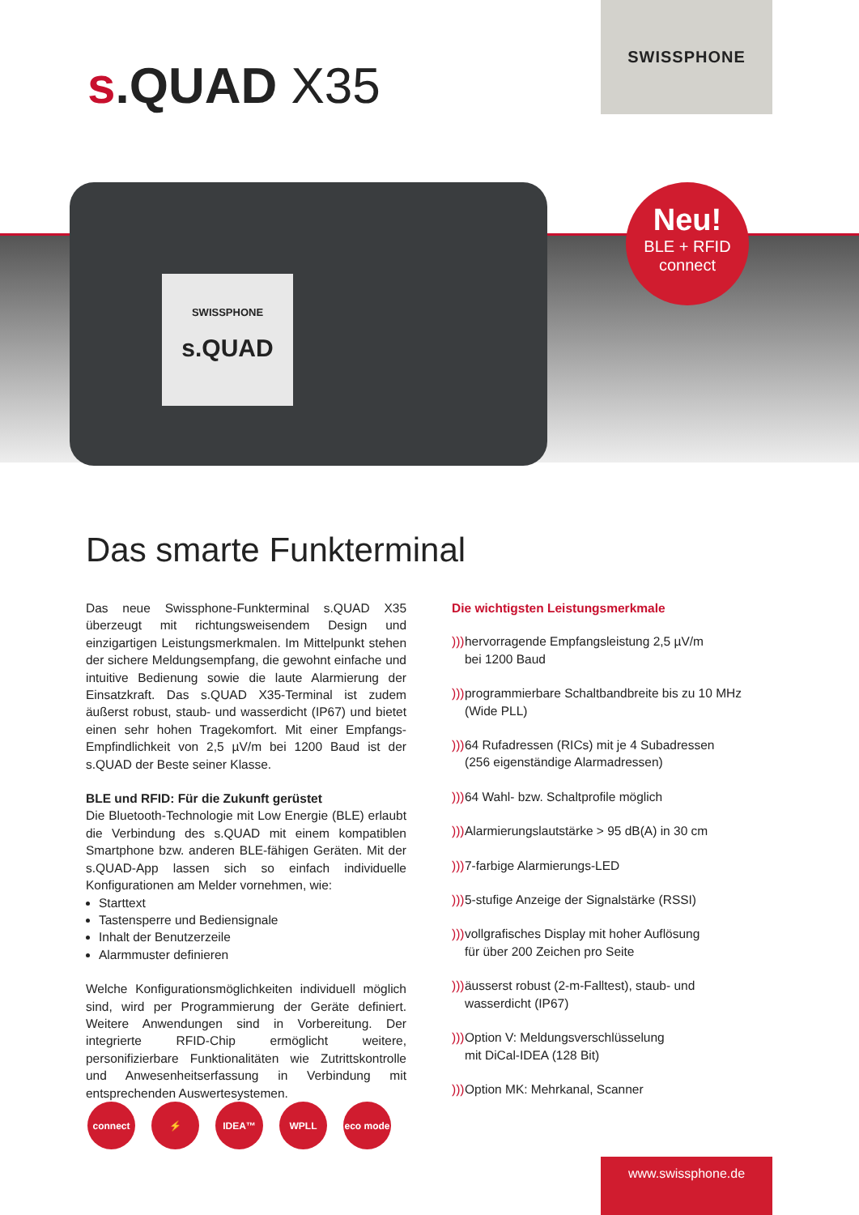s.QUAD X35
SWISSPHONE
SWISSPHONE
s.QUAD
Neu!
BLE + RFID
connect
Das smarte Funkterminal
Das neue Swissphone-Funkterminal s.QUAD X35 überzeugt mit richtungsweisendem Design und einzigartigen Leistungsmerkmalen. Im Mittelpunkt stehen der sichere Meldungsempfang, die gewohnt einfache und intuitive Bedienung sowie die laute Alarmierung der Einsatzkraft. Das s.QUAD X35-Terminal ist zudem äußerst robust, staub- und wasserdicht (IP67) und bietet einen sehr hohen Tragekomfort. Mit einer Empfangs-Empfindlichkeit von 2,5 µV/m bei 1200 Baud ist der s.QUAD der Beste seiner Klasse.
BLE und RFID: Für die Zukunft gerüstet
Die Bluetooth-Technologie mit Low Energie (BLE) erlaubt die Verbindung des s.QUAD mit einem kompatiblen Smartphone bzw. anderen BLE-fähigen Geräten. Mit der s.QUAD-App lassen sich so einfach individuelle Konfigurationen am Melder vornehmen, wie:
Starttext
Tastensperre und Bediensignale
Inhalt der Benutzerzeile
Alarmmuster definieren
Welche Konfigurationsmöglichkeiten individuell möglich sind, wird per Programmierung der Geräte definiert. Weitere Anwendungen sind in Vorbereitung. Der integrierte RFID-Chip ermöglicht weitere, personifizierbare Funktionalitäten wie Zutrittskontrolle und Anwesenheitserfassung in Verbindung mit entsprechenden Auswertesystemen.
Die wichtigsten Leistungsmerkmale
))) hervorragende Empfangsleistung 2,5 µV/m
bei 1200 Baud
))) programmierbare Schaltbandbreite bis zu 10 MHz
(Wide PLL)
))) 64 Rufadressen (RICs) mit je 4 Subadressen
(256 eigenständige Alarmadressen)
))) 64 Wahl- bzw. Schaltprofile möglich
))) Alarmierungslautstärke > 95 dB(A) in 30 cm
))) 7-farbige Alarmierungs-LED
))) 5-stufige Anzeige der Signalstärke (RSSI)
))) vollgrafisches Display mit hoher Auflösung
für über 200 Zeichen pro Seite
))) äusserst robust (2-m-Falltest), staub- und
wasserdicht (IP67)
))) Option V: Meldungsverschlüsselung
mit DiCal-IDEA (128 Bit)
))) Option MK: Mehrkanal, Scanner
connect ⚡ IDEA™ WPLL eco mode
www.swissphone.de